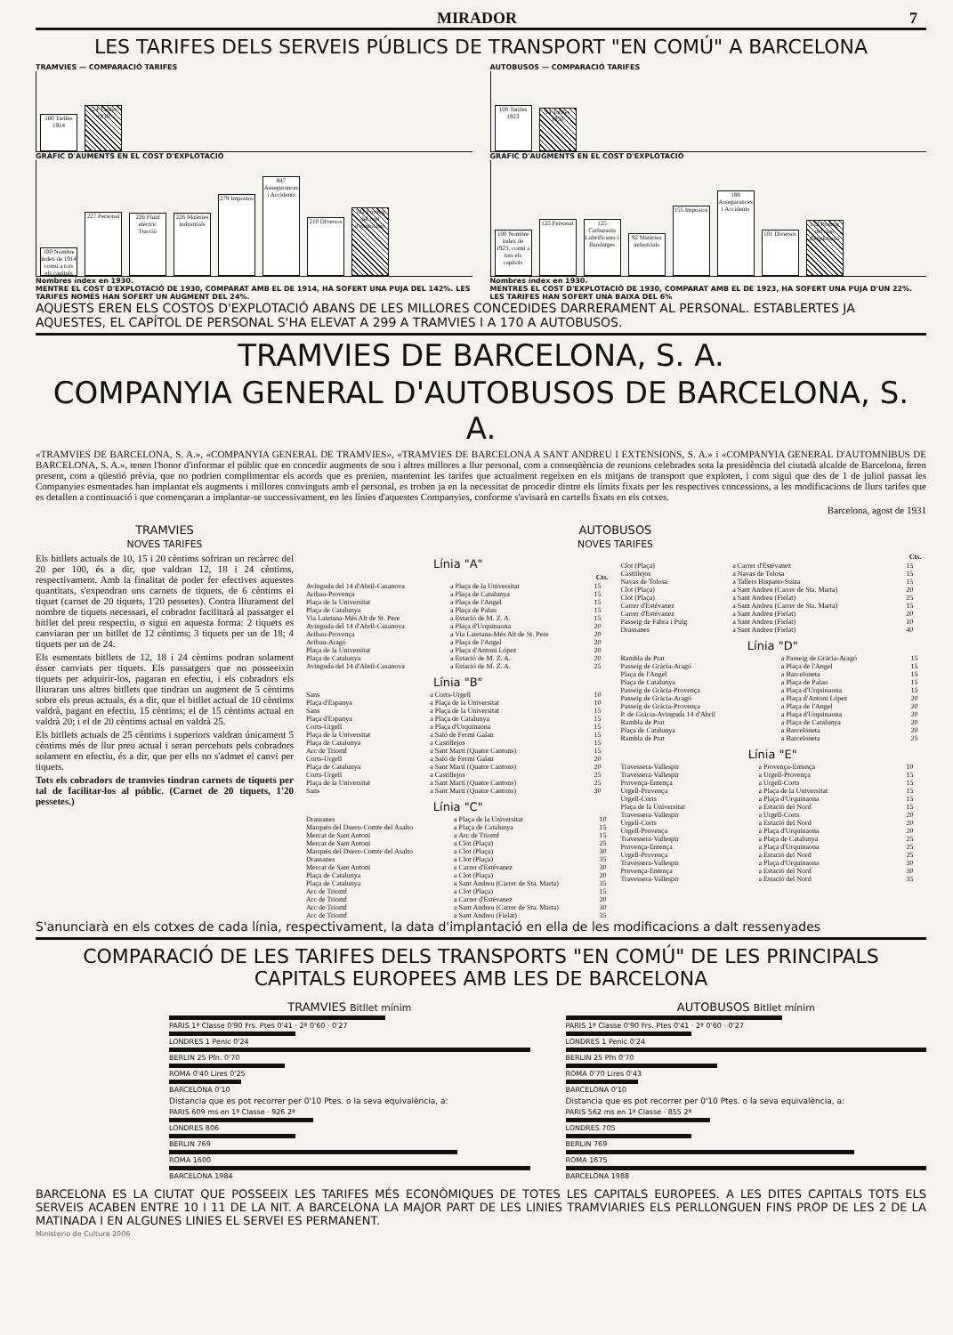MIRADOR 7
LES TARIFES DELS SERVEIS PÚBLICS DE TRANSPORT "EN COMÚ" A BARCELONA
TRAMVIES — COMPARACIÓ TARIFES
100 Tarifes 1914
124 Tarifes 1930
GRÀFIC D'AUMENTS EN EL COST D'EXPLOTACIÓ
100 Nombre índex de 1914 comú a tots els capítols
227 Personal
226 Fluid elèctric Tracció
226 Matèries industrials
279 Impostos
847 Assegurances i Accidents
210 Diversos
242 Promig del cost d'explotació
Nombres índex en 1930.
MENTRE EL COST D'EXPLOTACIÓ DE 1930, COMPARAT AMB EL DE 1914, HA SOFERT UNA PUJA DEL 142%. LES TARIFES NOMÉS HAN SOFERT UN AUGMENT DEL 24%.
AUTOBUSOS — COMPARACIÓ TARIFES
100 Tarifes 1923
94 Tarifes 1930
GRÀFIC D'AUGMENTS EN EL COST D'EXPLOTACIÓ
100 Nombre índex de 1923, comú a tots els capítols
125 Personal
125 Carburants Lubrificants i Bandatges
92 Matèries industrials
155 Impostos
188 Assegurances i Accidents
101 Diversos
122 Promig del cost d'explotació
Nombres índex en 1930.
MENTRES EL COST D'EXPLOTACIÓ DE 1930, COMPARAT AMB EL DE 1923, HA SOFERT UNA PUJA D'UN 22%. LES TARIFES HAN SOFERT UNA BAIXA DEL 6%
AQUESTS EREN ELS COSTOS D'EXPLOTACIÓ ABANS DE LES MILLORES CONCEDIDES DARRERAMENT AL PERSONAL. ESTABLERTES JA AQUESTES, EL CAPÍTOL DE PERSONAL S'HA ELEVAT A 299 A TRAMVIES I A 170 A AUTOBUSOS.
TRAMVIES DE BARCELONA, S. A.
COMPANYIA GENERAL D'AUTOBUSOS DE BARCELONA, S. A.
«TRAMVIES DE BARCELONA, S. A.», «COMPANYIA GENERAL DE TRAMVIES», «TRAMVIES DE BARCELONA A SANT ANDREU I EXTENSIONS, S. A.» i «COMPANYIA GENERAL D'AUTOMNIBUS DE BARCELONA, S. A.», tenen l'honor d'informar el públic que en concedir augments de sou i altres millores a llur personal, com a conseqüència de reunions celebrades sota la presidència del ciutadà alcalde de Barcelona, feren present, com a qüestió prèvia, que no podrien complimentar els acords que es prenien, mantenint les tarifes que actualment regeixen en els mitjans de transport que exploten, i com sigui que des de 1 de juliol passat les Companyies esmentades han implantat els augments i millores convinguts amb el personal, es troben ja en la necessitat de procedir dintre els límits fixats per les respectives concessions, a les modificacions de llurs tarifes que es detallen a continuació i que començaran a implantar-se successivament, en les línies d'aquestes Companyies, conforme s'avisarà en cartells fixats en els cotxes.
Barcelona, agost de 1931
TRAMVIES
NOVES TARIFES
Els bitllets actuals de 10, 15 i 20 cèntims sofriran un recàrrec del 20 per 100, és a dir, que valdran 12, 18 i 24 cèntims, respectivament. Amb la finalitat de poder fer efectives aquestes quantitats, s'expendran uns carnets de tiquets, de 6 cèntims el tiquet (carnet de 20 tiquets, 1'20 pessetes). Contra lliurament del nombre de tiquets necessari, el cobrador facilitarà al passatger el bitllet del preu respectiu, o sigui en aquesta forma: 2 tiquets es canviaran per un bitllet de 12 cèntims; 3 tiquets per un de 18; 4 tiquets per un de 24.
Els esmentats bitllets de 12, 18 i 24 cèntims podran solament ésser canviats per tiquets. Els passatgers que no posseeixin tiquets per adquirir-los, pagaran en efectiu, i els cobradors els lliuraran uns altres bitllets que tindran un augment de 5 cèntims sobre els preus actuals, és a dir, que el bitllet actual de 10 cèntims valdrà, pagant en efectiu, 15 cèntims; el de 15 cèntims actual en valdrà 20; i el de 20 cèntims actual en valdrà 25.
Els bitllets actuals de 25 cèntims i superiors valdran únicament 5 cèntims més de llur preu actual i seran percebuts pels cobradors solament en efectiu, és a dir, que per ells no s'admet el canvi per tiquets.
Tots els cobradors de tramvies tindran carnets de tiquets per tal de facilitar-los al públic. (Carnet de 20 tiquets, 1'20 pessetes.)
AUTOBUSOS
NOVES TARIFES
Línia "A"
| | | Cts. |
| --- | --- | --- |
| Avinguda del 14 d'Abril-Casanova | a Plaça de la Universitat | 15 |
| Aribau-Provença | a Plaça de Catalunya | 15 |
| Plaça de la Universitat | a Plaça de l'Angel | 15 |
| Plaça de Catalunya | a Plaça de Palau | 15 |
| Via Laietana-Més Alt de St. Pere | a Estació de M. Z. A. | 15 |
| Avinguda del 14 d'Abril-Casanova | a Plaça d'Urquinaona | 20 |
| Aribau-Provença | a Via Laietana-Més Alt de St. Pere | 20 |
| Aribau-Aragó | a Plaça de l'Angel | 20 |
| Plaça de la Universitat | a Plaça d'Antoni López | 20 |
| Plaça de Catalunya | a Estació de M. Z. A. | 20 |
| Avinguda del 14 d'Abril-Casanova | a Estació de M. Z. A. | 25 |
Línia "B"
| Sans | a Corts-Urgell | 10 |
| Plaça d'Espanya | a Plaça de la Universitat | 10 |
| Sans | a Plaça de la Universitat | 15 |
| Plaça d'Espanya | a Plaça de Catalunya | 15 |
| Corts-Urgell | a Plaça d'Urquinaona | 15 |
| Plaça de la Universitat | a Saló de Fermí Galan | 15 |
| Plaça de Catalunya | a Castillejos | 15 |
| Arc de Triomf | a Sant Martí (Quatre Cantons) | 15 |
| Corts-Urgell | a Saló de Fermí Galan | 20 |
| Plaça de Catalunya | a Sant Martí (Quatre Cantons) | 20 |
| Corts-Urgell | a Castillejos | 25 |
| Plaça de la Universitat | a Sant Martí (Quatre Cantons) | 25 |
| Sans | a Sant Martí (Quatre Cantons) | 30 |
Línia "C"
| Drassanes | a Plaça de la Universitat | 10 |
| Marquès del Duero-Comte del Asalto | a Plaça de Catalunya | 15 |
| Mercat de Sant Antoni | a Arc de Triomf | 15 |
| Mercat de Sant Antoni | a Clot (Plaça) | 25 |
| Marquès del Duero-Comte del Asalto | a Clot (Plaça) | 30 |
| Drassanes | a Clot (Plaça) | 35 |
| Mercat de Sant Antoni | a Carrer d'Estévanez | 30 |
| Plaça de Catalunya | a Clot (Plaça) | 20 |
| Plaça de Catalunya | a Sant Andreu (Carrer de Sta. Marta) | 35 |
| Arc de Triomf | a Clot (Plaça) | 15 |
| Arc de Triomf | a Carrer d'Estévanez | 20 |
| Arc de Triomf | a Sant Andreu (Carrer de Sta. Marta) | 30 |
| Arc de Triomf | a Sant Andreu (Fielat) | 35 |
| | | Cts. |
| --- | --- | --- |
| Clot (Plaça) | a Carrer d'Estévanez | 15 |
| Castillejos | a Navas de Tolosa | 15 |
| Navas de Tolosa | a Tallers Hispano-Suiza | 15 |
| Clot (Plaça) | a Sant Andreu (Carrer de Sta. Marta) | 20 |
| Clot (Plaça) | a Sant Andreu (Fielat) | 25 |
| Carrer d'Estévanez | a Sant Andreu (Carrer de Sta. Marta) | 15 |
| Carrer d'Estévanez | a Sant Andreu (Fielat) | 20 |
| Passeig de Fabra i Puig | a Sant Andreu (Fielat) | 10 |
| Drassanes | a Sant Andreu (Fielat) | 40 |
Línia "D"
| Rambla de Prat | a Passeig de Gràcia-Aragó | 15 |
| Passeig de Gràcia-Aragó | a Plaça de l'Angel | 15 |
| Plaça de l'Angel | a Barceloneta | 15 |
| Plaça de Catalunya | a Plaça de Palau | 15 |
| Passeig de Gràcia-Provença | a Plaça d'Urquinaona | 15 |
| Passeig de Gràcia-Aragó | a Plaça d'Antoni López | 20 |
| Passeig de Gràcia-Provença | a Plaça de l'Angel | 20 |
| P. de Gràcia-Avinguda 14 d'Abril | a Plaça d'Urquinaona | 20 |
| Rambla de Prat | a Plaça de Catalunya | 20 |
| Plaça de Catalunya | a Barceloneta | 20 |
| Rambla de Prat | a Barceloneta | 25 |
Línia "E"
| Travessera-Vallespir | a Provença-Entença | 10 |
| Travessera-Vallespir | a Urgell-Provença | 15 |
| Provença-Entença | a Urgell-Corts | 15 |
| Urgell-Provença | a Plaça de la Universitat | 15 |
| Urgell-Corts | a Plaça d'Urquinaona | 15 |
| Plaça de la Universitat | a Estació del Nord | 15 |
| Travessera-Vallespir | a Urgell-Corts | 20 |
| Urgell-Corts | a Estació del Nord | 20 |
| Urgell-Provença | a Plaça d'Urquinaona | 20 |
| Travessera-Vallespir | a Plaça de Catalunya | 25 |
| Provença-Entença | a Plaça d'Urquinaona | 25 |
| Urgell-Provença | a Estació del Nord | 25 |
| Travessera-Vallespir | a Plaça d'Urquinaona | 30 |
| Provença-Entença | a Estació del Nord | 30 |
| Travessera-Vallespir | a Estació del Nord | 35 |
S'anunciarà en els cotxes de cada línia, respectivament, la data d'implantació en ella de les modificacions a dalt ressenyades
COMPARACIÓ DE LES TARIFES DELS TRANSPORTS "EN COMÚ" DE LES PRINCIPALS CAPITALS EUROPEES AMB LES DE BARCELONA
TRAMVIES Bitllet mínim
PARIS 1ª Classe 0'90 Frs. Ptes 0'41 · 2ª 0'60 · 0'27
LONDRES 1 Penic 0'24
BERLIN 25 Pfn. 0'70
ROMA 0'40 Lires 0'25
BARCELONA 0'10
Distancia que es pot recorrer per 0'10 Ptes. o la seva equivalència, a:
PARIS 609 ms en 1ª Classe · 926 2ª
LONDRES 806
BERLIN 769
ROMA 1600
BARCELONA 1984
AUTOBUSOS Bitllet mínim
PARIS 1ª Classe 0'90 Frs. Ptes 0'41 · 2ª 0'60 · 0'27
LONDRES 1 Penic 0'24
BERLIN 25 Pfn 0'70
ROMA 0'70 Lires 0'43
BARCELONA 0'10
Distancia que es pot recorrer per 0'10 Ptes. o la seva equivalència, a:
PARIS 562 ms en 1ª Classe · 855 2ª
LONDRES 705
BERLIN 769
ROMA 1675
BARCELONA 1988
BARCELONA ES LA CIUTAT QUE POSSEEIX LES TARIFES MÉS ECONÒMIQUES DE TOTES LES CAPITALS EUROPEES. A LES DITES CAPITALS TOTS ELS SERVEIS ACABEN ENTRE 10 I 11 DE LA NIT. A BARCELONA LA MAJOR PART DE LES LINIES TRAMVIARIES ELS PERLLONGUEN FINS PROP DE LES 2 DE LA MATINADA I EN ALGUNES LINIES EL SERVEI ES PERMANENT.
Ministerio de Cultura 2006